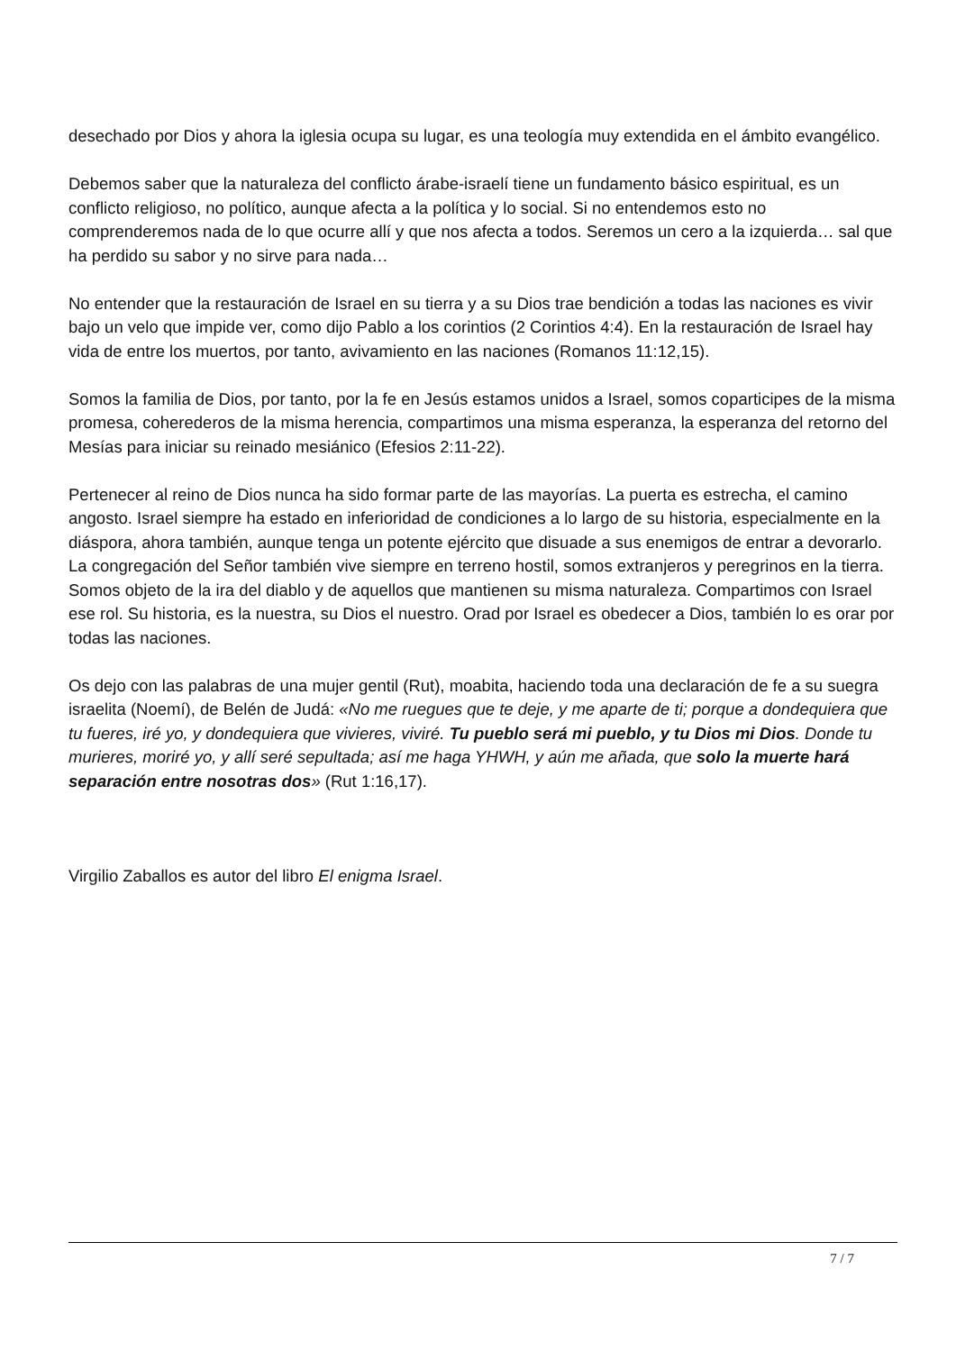desechado por Dios y ahora la iglesia ocupa su lugar, es una teología muy extendida en el ámbito evangélico.
Debemos saber que la naturaleza del conflicto árabe-israelí tiene un fundamento básico espiritual, es un conflicto religioso, no político, aunque afecta a la política y lo social. Si no entendemos esto no comprenderemos nada de lo que ocurre allí y que nos afecta a todos. Seremos un cero a la izquierda… sal que ha perdido su sabor y no sirve para nada…
No entender que la restauración de Israel en su tierra y a su Dios trae bendición a todas las naciones es vivir bajo un velo que impide ver, como dijo Pablo a los corintios (2 Corintios 4:4). En la restauración de Israel hay vida de entre los muertos, por tanto, avivamiento en las naciones (Romanos 11:12,15).
Somos la familia de Dios, por tanto, por la fe en Jesús estamos unidos a Israel, somos coparticipes de la misma promesa, coherederos de la misma herencia, compartimos una misma esperanza, la esperanza del retorno del Mesías para iniciar su reinado mesiánico (Efesios 2:11-22).
Pertenecer al reino de Dios nunca ha sido formar parte de las mayorías. La puerta es estrecha, el camino angosto. Israel siempre ha estado en inferioridad de condiciones a lo largo de su historia, especialmente en la diáspora, ahora también, aunque tenga un potente ejército que disuade a sus enemigos de entrar a devorarlo. La congregación del Señor también vive siempre en terreno hostil, somos extranjeros y peregrinos en la tierra. Somos objeto de la ira del diablo y de aquellos que mantienen su misma naturaleza. Compartimos con Israel ese rol. Su historia, es la nuestra, su Dios el nuestro. Orad por Israel es obedecer a Dios, también lo es orar por todas las naciones.
Os dejo con las palabras de una mujer gentil (Rut), moabita, haciendo toda una declaración de fe a su suegra israelita (Noemí), de Belén de Judá: «No me ruegues que te deje, y me aparte de ti; porque a dondequiera que tu fueres, iré yo, y dondequiera que vivieres, viviré. Tu pueblo será mi pueblo, y tu Dios mi Dios. Donde tu murieres, moriré yo, y allí seré sepultada; así me haga YHWH, y aún me añada, que solo la muerte hará separación entre nosotras dos» (Rut 1:16,17).
Virgilio Zaballos es autor del libro El enigma Israel.
7 / 7